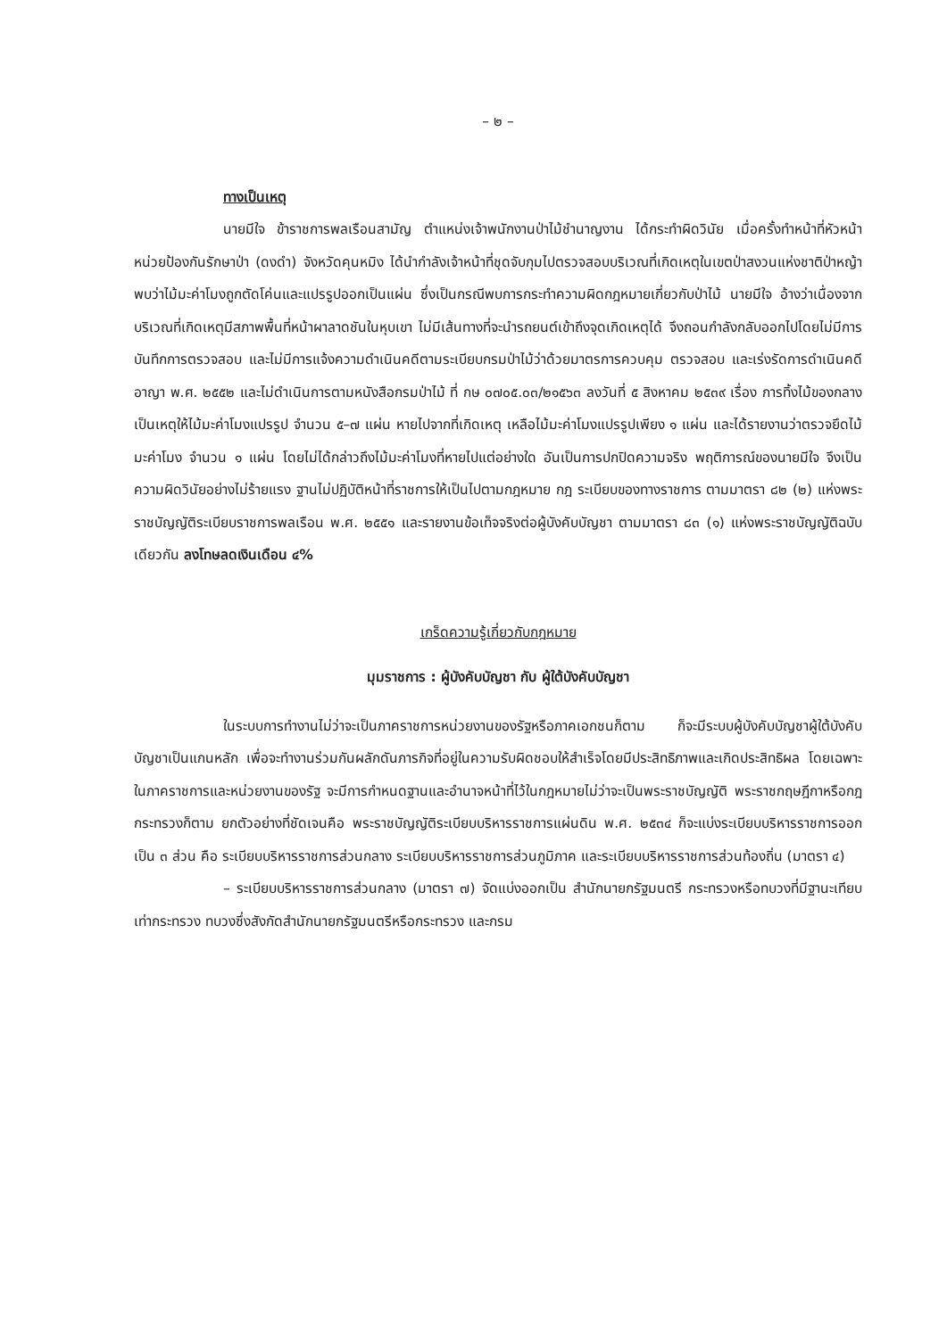– ๒ –
ทางเป็นเหตุ
นายมีใจ ข้าราชการพลเรือนสามัญ ตำแหน่งเจ้าพนักงานป่าไม้ชำนาญงาน ได้กระทำผิดวินัย เมื่อครั้งทำหน้าที่หัวหน้าหน่วยป้องกันรักษาป่า (ดงดำ) จังหวัดคุนหมิง ได้นำกำลังเจ้าหน้าที่ชุดจับกุมไปตรวจสอบบริเวณที่เกิดเหตุในเขตป่าสงวนแห่งชาติป่าหญ้า พบว่าไม้มะค่าโมงถูกตัดโค่นและแปรรูปออกเป็นแผ่น ซึ่งเป็นกรณีพบการกระทำความผิดกฎหมายเกี่ยวกับป่าไม้ นายมีใจ อ้างว่าเนื่องจากบริเวณที่เกิดเหตุมีสภาพพื้นที่หน้าผาลาดชันในหุบเขา ไม่มีเส้นทางที่จะนำรถยนต์เข้าถึงจุดเกิดเหตุได้ จึงถอนกำลังกลับออกไปโดยไม่มีการบันทึกการตรวจสอบ และไม่มีการแจ้งความดำเนินคดีตามระเบียบกรมป่าไม้ว่าด้วยมาตรการควบคุม ตรวจสอบ และเร่งรัดการดำเนินคดีอาญา พ.ศ. ๒๕๕๒ และไม่ดำเนินการตามหนังสือกรมป่าไม้ ที่ กษ ๐๗๐๕.๐๓/๒๑๕๖๓ ลงวันที่ ๕ สิงหาคม ๒๕๓๙ เรื่อง การทิ้งไม้ของกลาง เป็นเหตุให้ไม้มะค่าโมงแปรรูป จำนวน ๕–๗ แผ่น หายไปจากที่เกิดเหตุ เหลือไม้มะค่าโมงแปรรูปเพียง ๑ แผ่น และได้รายงานว่าตรวจยึดไม้มะค่าโมง จำนวน ๑ แผ่น โดยไม่ได้กล่าวถึงไม้มะค่าโมงที่หายไปแต่อย่างใด อันเป็นการปกปิดความจริง พฤติการณ์ของนายมีใจ จึงเป็นความผิดวินัยอย่างไม่ร้ายแรง ฐานไม่ปฏิบัติหน้าที่ราชการให้เป็นไปตามกฎหมาย กฎ ระเบียบของทางราชการ ตามมาตรา ๘๒ (๒) แห่งพระราชบัญญัติระเบียบราชการพลเรือน พ.ศ. ๒๕๕๑ และรายงานข้อเท็จจริงต่อผู้บังคับบัญชา ตามมาตรา ๘๓ (๑) แห่งพระราชบัญญัติฉบับเดียวกัน ลงโทษลดเงินเดือน ๔%
เกร็ดความรู้เกี่ยวกับกฎหมาย
มุมราชการ : ผู้บังคับบัญชา กับ ผู้ใต้บังคับบัญชา
ในระบบการทำงานไม่ว่าจะเป็นภาคราชการหน่วยงานของรัฐหรือภาคเอกชนก็ตาม ก็จะมีระบบผู้บังคับบัญชาผู้ใต้บังคับบัญชาเป็นแกนหลัก เพื่อจะทำงานร่วมกันผลักดันภารกิจที่อยู่ในความรับผิดชอบให้สำเร็จโดยมีประสิทธิภาพและเกิดประสิทธิผล โดยเฉพาะในภาคราชการและหน่วยงานของรัฐ จะมีการกำหนดฐานและอำนาจหน้าที่ไว้ในกฎหมายไม่ว่าจะเป็นพระราชบัญญัติ พระราชกฤษฎีกาหรือกฎกระทรวงก็ตาม ยกตัวอย่างที่ชัดเจนคือ พระราชบัญญัติระเบียบบริหารราชการแผ่นดิน พ.ศ. ๒๕๓๔ ก็จะแบ่งระเบียบบริหารราชการออกเป็น ๓ ส่วน คือ ระเบียบบริหารราชการส่วนกลาง ระเบียบบริหารราชการส่วนภูมิภาค และระเบียบบริหารราชการส่วนท้องถิ่น (มาตรา ๔)
– ระเบียบบริหารราชการส่วนกลาง (มาตรา ๗) จัดแบ่งออกเป็น สำนักนายกรัฐมนตรี กระทรวงหรือทบวงที่มีฐานะเทียบเท่ากระทรวง ทบวงซึ่งสังกัดสำนักนายกรัฐมนตรีหรือกระทรวง และกรม